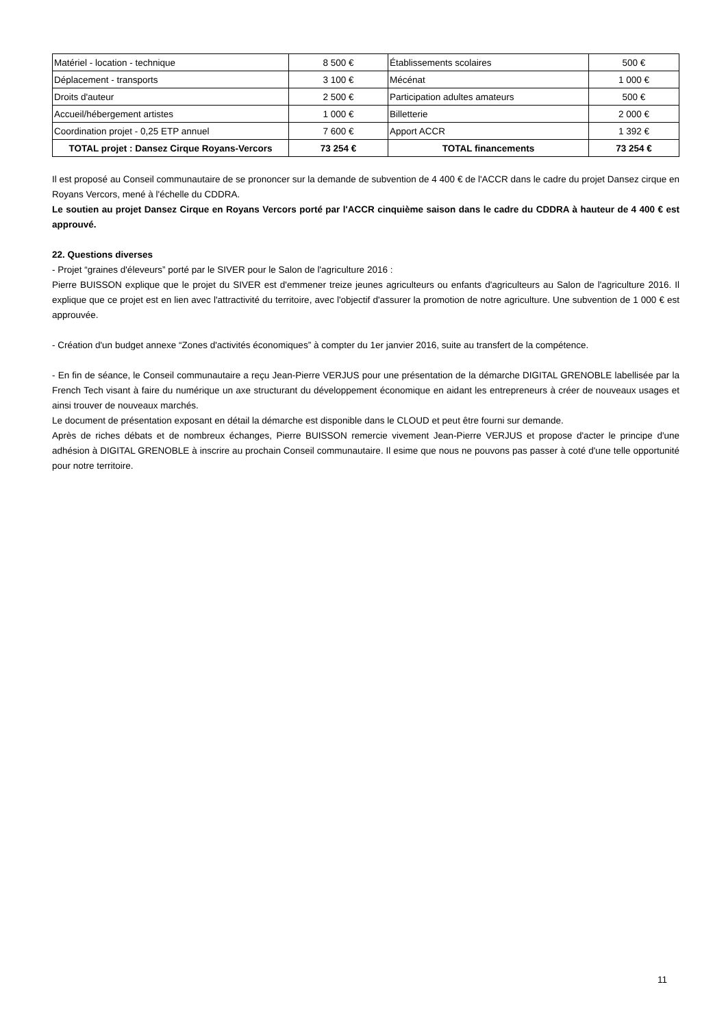| Matériel - location - technique | 8 500 € | Établissements scolaires | 500 € |
| Déplacement - transports | 3 100 € | Mécénat | 1 000 € |
| Droits d'auteur | 2 500 € | Participation adultes amateurs | 500 € |
| Accueil/hébergement artistes | 1 000 € | Billetterie | 2 000 € |
| Coordination projet - 0,25 ETP annuel | 7 600 € | Apport ACCR | 1 392 € |
| TOTAL projet : Dansez Cirque Royans-Vercors | 73 254 € | TOTAL financements | 73 254 € |
Il est proposé au Conseil communautaire de se prononcer sur la demande de subvention de 4 400 € de l'ACCR dans le cadre du projet Dansez cirque en Royans Vercors, mené à l'échelle du CDDRA.
Le soutien au projet Dansez Cirque en Royans Vercors porté par l'ACCR cinquième saison dans le cadre du CDDRA à hauteur de 4 400 € est approuvé.
22. Questions diverses
- Projet “graines d'éleveurs” porté par le SIVER pour le Salon de l'agriculture 2016 :
Pierre BUISSON explique que le projet du SIVER est d'emmener treize jeunes agriculteurs ou enfants d'agriculteurs au Salon de l'agriculture 2016. Il explique que ce projet est en lien avec l'attractivité du territoire, avec l'objectif d'assurer la promotion de notre agriculture. Une subvention de 1 000 € est approuvée.
- Création d'un budget annexe “Zones d'activités économiques” à compter du 1er janvier 2016, suite au transfert de la compétence.
- En fin de séance, le Conseil communautaire a reçu Jean-Pierre VERJUS pour une présentation de la démarche DIGITAL GRENOBLE labellisée par la French Tech visant à faire du numérique un axe structurant du développement économique en aidant les entrepreneurs à créer de nouveaux usages et ainsi trouver de nouveaux marchés.
Le document de présentation exposant en détail la démarche est disponible dans le CLOUD et peut être fourni sur demande.
Après de riches débats et de nombreux échanges, Pierre BUISSON remercie vivement Jean-Pierre VERJUS et propose d'acter le principe d'une adhésion à DIGITAL GRENOBLE à inscrire au prochain Conseil communautaire. Il esime que nous ne pouvons pas passer à coté d'une telle opportunité pour notre territoire.
11